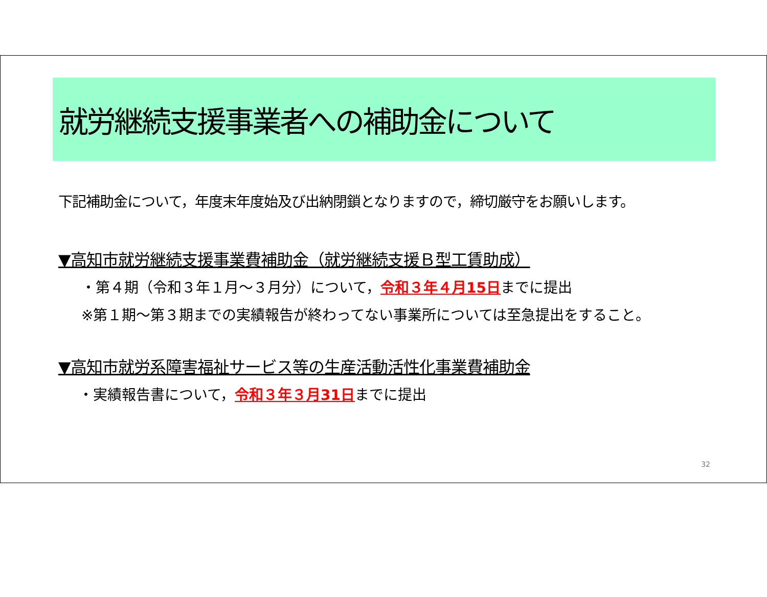就労継続支援事業者への補助金について
下記補助金について，年度末年度始及び出納閉鎖となりますので，締切厳守をお願いします。
▼高知市就労継続支援事業費補助金（就労継続支援Ｂ型工賃助成）
・第４期（令和３年１月～３月分）について，令和３年４月15日までに提出
※第１期～第３期までの実績報告が終わってない事業所については至急提出をすること。
▼高知市就労系障害福祉サービス等の生産活動活性化事業費補助金
・実績報告書について，令和３年３月31日までに提出
32